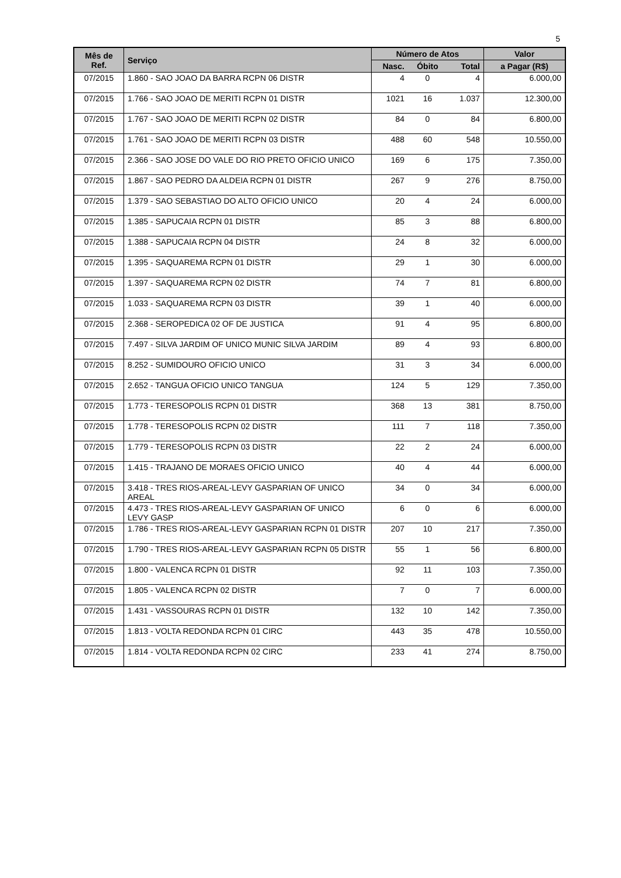5
| Mês de Ref. | Serviço | Número de Atos | | | Valor |
| --- | --- | --- | --- | --- | --- |
| | | Nasc. | Óbito | Total | a Pagar (R$) |
| 07/2015 | 1.860 - SAO JOAO DA BARRA RCPN 06 DISTR | 4 | 0 | 4 | 6.000,00 |
| 07/2015 | 1.766 - SAO JOAO DE MERITI RCPN 01 DISTR | 1021 | 16 | 1.037 | 12.300,00 |
| 07/2015 | 1.767 - SAO JOAO DE MERITI RCPN 02 DISTR | 84 | 0 | 84 | 6.800,00 |
| 07/2015 | 1.761 - SAO JOAO DE MERITI RCPN 03 DISTR | 488 | 60 | 548 | 10.550,00 |
| 07/2015 | 2.366 - SAO JOSE DO VALE DO RIO PRETO OFICIO UNICO | 169 | 6 | 175 | 7.350,00 |
| 07/2015 | 1.867 - SAO PEDRO DA ALDEIA RCPN 01 DISTR | 267 | 9 | 276 | 8.750,00 |
| 07/2015 | 1.379 - SAO SEBASTIAO DO ALTO OFICIO UNICO | 20 | 4 | 24 | 6.000,00 |
| 07/2015 | 1.385 - SAPUCAIA RCPN 01 DISTR | 85 | 3 | 88 | 6.800,00 |
| 07/2015 | 1.388 - SAPUCAIA RCPN 04 DISTR | 24 | 8 | 32 | 6.000,00 |
| 07/2015 | 1.395 - SAQUAREMA RCPN 01 DISTR | 29 | 1 | 30 | 6.000,00 |
| 07/2015 | 1.397 - SAQUAREMA RCPN 02 DISTR | 74 | 7 | 81 | 6.800,00 |
| 07/2015 | 1.033 - SAQUAREMA RCPN 03 DISTR | 39 | 1 | 40 | 6.000,00 |
| 07/2015 | 2.368 - SEROPEDICA 02 OF DE JUSTICA | 91 | 4 | 95 | 6.800,00 |
| 07/2015 | 7.497 - SILVA JARDIM OF UNICO MUNIC SILVA JARDIM | 89 | 4 | 93 | 6.800,00 |
| 07/2015 | 8.252 - SUMIDOURO OFICIO UNICO | 31 | 3 | 34 | 6.000,00 |
| 07/2015 | 2.652 - TANGUA OFICIO UNICO TANGUA | 124 | 5 | 129 | 7.350,00 |
| 07/2015 | 1.773 - TERESOPOLIS RCPN 01 DISTR | 368 | 13 | 381 | 8.750,00 |
| 07/2015 | 1.778 - TERESOPOLIS RCPN 02 DISTR | 111 | 7 | 118 | 7.350,00 |
| 07/2015 | 1.779 - TERESOPOLIS RCPN 03 DISTR | 22 | 2 | 24 | 6.000,00 |
| 07/2015 | 1.415 - TRAJANO DE MORAES OFICIO UNICO | 40 | 4 | 44 | 6.000,00 |
| 07/2015 | 3.418 - TRES RIOS-AREAL-LEVY GASPARIAN OF UNICO AREAL | 34 | 0 | 34 | 6.000,00 |
| 07/2015 | 4.473 - TRES RIOS-AREAL-LEVY GASPARIAN OF UNICO LEVY GASP | 6 | 0 | 6 | 6.000,00 |
| 07/2015 | 1.786 - TRES RIOS-AREAL-LEVY GASPARIAN RCPN 01 DISTR | 207 | 10 | 217 | 7.350,00 |
| 07/2015 | 1.790 - TRES RIOS-AREAL-LEVY GASPARIAN RCPN 05 DISTR | 55 | 1 | 56 | 6.800,00 |
| 07/2015 | 1.800 - VALENCA RCPN 01 DISTR | 92 | 11 | 103 | 7.350,00 |
| 07/2015 | 1.805 - VALENCA RCPN 02 DISTR | 7 | 0 | 7 | 6.000,00 |
| 07/2015 | 1.431 - VASSOURAS RCPN 01 DISTR | 132 | 10 | 142 | 7.350,00 |
| 07/2015 | 1.813 - VOLTA REDONDA RCPN 01 CIRC | 443 | 35 | 478 | 10.550,00 |
| 07/2015 | 1.814 - VOLTA REDONDA RCPN 02 CIRC | 233 | 41 | 274 | 8.750,00 |